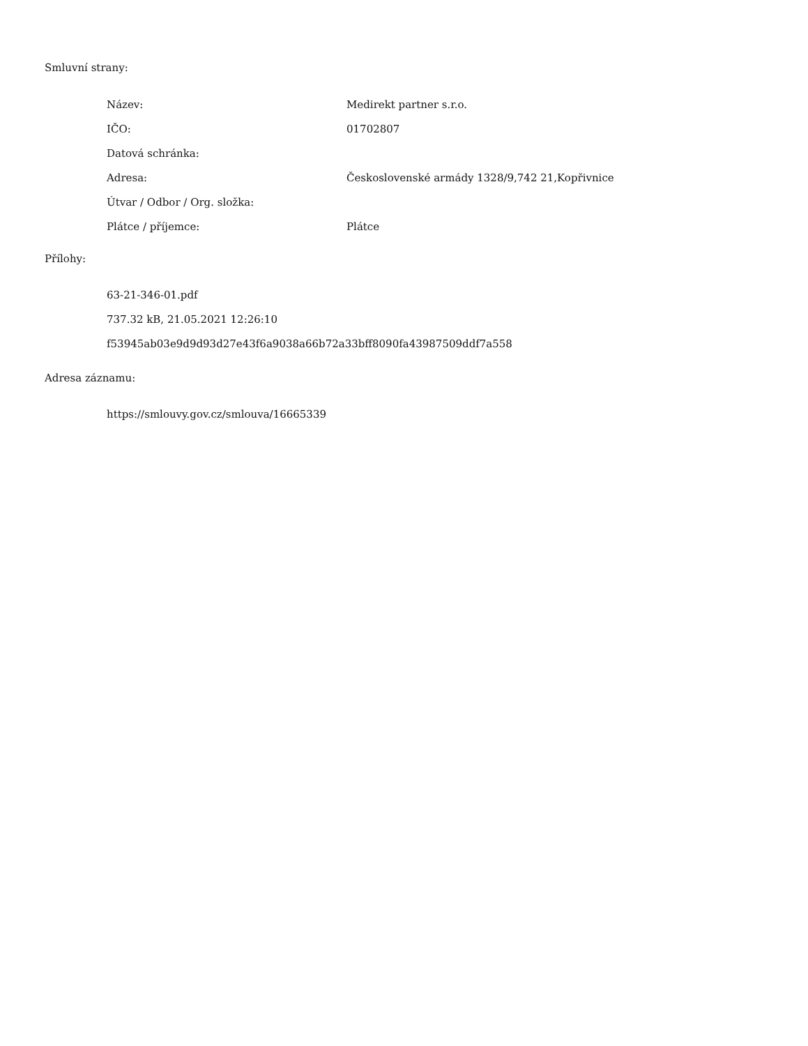Smluvní strany:
| Název: | Medirekt partner s.r.o. |
| IČO: | 01702807 |
| Datová schránka: | |
| Adresa: | Československé armády 1328/9,742 21,Kopřivnice |
| Útvar / Odbor / Org. složka: | |
| Plátce / příjemce: | Plátce |
Přílohy:
63-21-346-01.pdf
737.32 kB, 21.05.2021 12:26:10
f53945ab03e9d9d93d27e43f6a9038a66b72a33bff8090fa43987509ddf7a558
Adresa záznamu:
https://smlouvy.gov.cz/smlouva/16665339